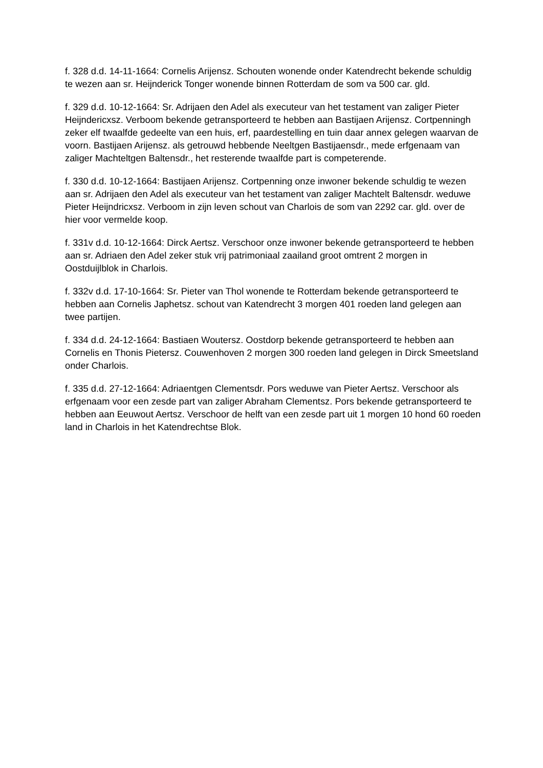f. 328 d.d. 14-11-1664: Cornelis Arijensz. Schouten wonende onder Katendrecht bekende schuldig te wezen aan sr. Heijnderick Tonger wonende binnen Rotterdam de som va 500 car. gld.
f. 329 d.d. 10-12-1664: Sr. Adrijaen den Adel als executeur van het testament van zaliger Pieter Heijndericxsz. Verboom bekende getransporteerd te hebben aan Bastijaen Arijensz. Cortpenningh zeker elf twaalfde gedeelte van een huis, erf, paardestelling en tuin daar annex gelegen waarvan de voorn. Bastijaen Arijensz. als getrouwd hebbende Neeltgen Bastijaensdr., mede erfgenaam van zaliger Machteltgen Baltensdr., het resterende twaalfde part is competerende.
f. 330 d.d. 10-12-1664: Bastijaen Arijensz. Cortpenning onze inwoner bekende schuldig te wezen aan sr. Adrijaen den Adel als executeur van het testament van zaliger Machtelt Baltensdr. weduwe Pieter Heijndricxsz. Verboom in zijn leven schout van Charlois de som van 2292 car. gld. over de hier voor vermelde koop.
f. 331v d.d. 10-12-1664: Dirck Aertsz. Verschoor onze inwoner bekende getransporteerd te hebben aan sr. Adriaen den Adel zeker stuk vrij patrimoniaal zaailand groot omtrent 2 morgen in Oostduijlblok in Charlois.
f. 332v d.d. 17-10-1664: Sr. Pieter van Thol wonende te Rotterdam bekende getransporteerd te hebben aan Cornelis Japhetsz. schout van Katendrecht 3 morgen 401 roeden land gelegen aan twee partijen.
f. 334 d.d. 24-12-1664: Bastiaen Woutersz. Oostdorp bekende getransporteerd te hebben aan Cornelis en Thonis Pietersz. Couwenhoven 2 morgen 300 roeden land gelegen in Dirck Smeetsland onder Charlois.
f. 335 d.d. 27-12-1664: Adriaentgen Clementsdr. Pors weduwe van Pieter Aertsz. Verschoor als erfgenaam voor een zesde part van zaliger Abraham Clementsz. Pors bekende getransporteerd te hebben aan Eeuwout Aertsz. Verschoor de helft van een zesde part uit 1 morgen 10 hond 60 roeden land in Charlois in het Katendrechtse Blok.